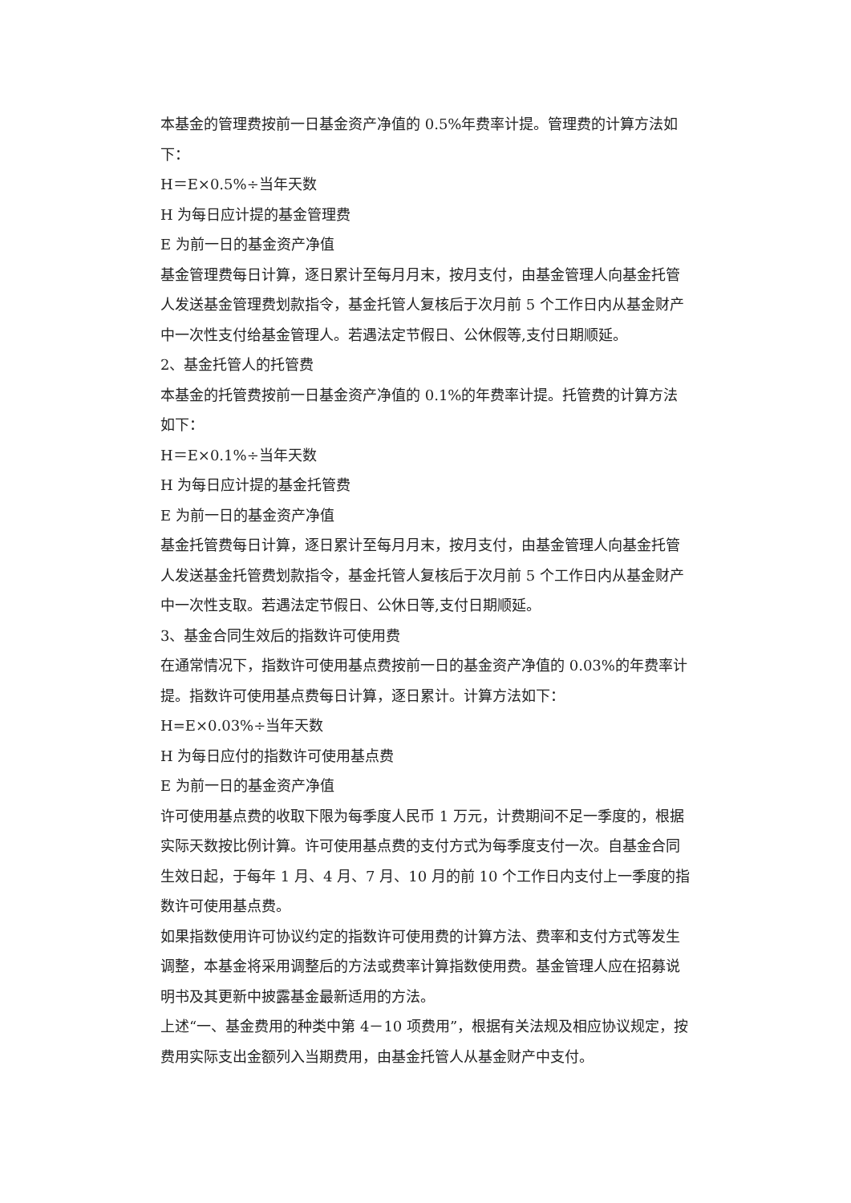本基金的管理费按前一日基金资产净值的 0.5%年费率计提。管理费的计算方法如下：
H＝E×0.5%÷当年天数
H 为每日应计提的基金管理费
E 为前一日的基金资产净值
基金管理费每日计算，逐日累计至每月月末，按月支付，由基金管理人向基金托管人发送基金管理费划款指令，基金托管人复核后于次月前 5 个工作日内从基金财产中一次性支付给基金管理人。若遇法定节假日、公休假等,支付日期顺延。
2、基金托管人的托管费
本基金的托管费按前一日基金资产净值的 0.1%的年费率计提。托管费的计算方法如下：
H＝E×0.1%÷当年天数
H 为每日应计提的基金托管费
E 为前一日的基金资产净值
基金托管费每日计算，逐日累计至每月月末，按月支付，由基金管理人向基金托管人发送基金托管费划款指令，基金托管人复核后于次月前 5 个工作日内从基金财产中一次性支取。若遇法定节假日、公休日等,支付日期顺延。
3、基金合同生效后的指数许可使用费
在通常情况下，指数许可使用基点费按前一日的基金资产净值的 0.03%的年费率计提。指数许可使用基点费每日计算，逐日累计。计算方法如下：
H=E×0.03%÷当年天数
H 为每日应付的指数许可使用基点费
E 为前一日的基金资产净值
许可使用基点费的收取下限为每季度人民币 1 万元，计费期间不足一季度的，根据实际天数按比例计算。许可使用基点费的支付方式为每季度支付一次。自基金合同生效日起，于每年 1 月、4 月、7 月、10 月的前 10 个工作日内支付上一季度的指数许可使用基点费。
如果指数使用许可协议约定的指数许可使用费的计算方法、费率和支付方式等发生调整，本基金将采用调整后的方法或费率计算指数使用费。基金管理人应在招募说明书及其更新中披露基金最新适用的方法。
上述“一、基金费用的种类中第 4－10 项费用”，根据有关法规及相应协议规定，按费用实际支出金额列入当期费用，由基金托管人从基金财产中支付。